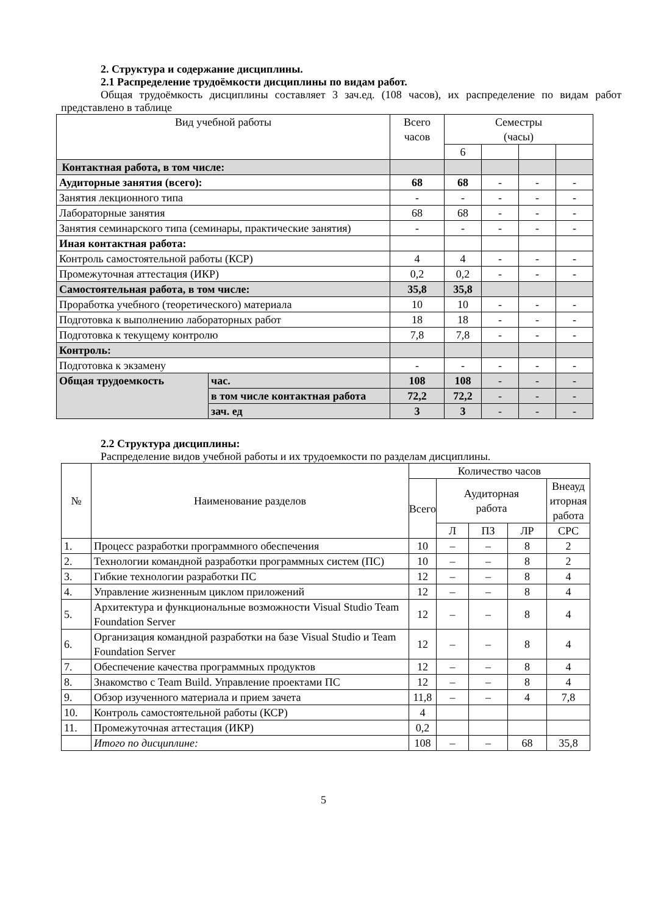2. Структура и содержание дисциплины.
2.1 Распределение трудоёмкости дисциплины по видам работ.
Общая трудоёмкость дисциплины составляет 3 зач.ед. (108 часов), их распределение по видам работ представлено в таблице
| Вид учебной работы | | Всего часов | Семестры (часы) | | | |
| --- | --- | --- | --- | --- | --- | --- |
| | | | 6 | | | |
| Контактная работа, в том числе: | | | | | | |
| Аудиторные занятия (всего): | | 68 | 68 | - | - | - |
| Занятия лекционного типа | | - | - | - | - | - |
| Лабораторные занятия | | 68 | 68 | - | - | - |
| Занятия семинарского типа (семинары, практические занятия) | | - | - | - | - | - |
| Иная контактная работа: | | | | | | |
| Контроль самостоятельной работы (КСР) | | 4 | 4 | - | - | - |
| Промежуточная аттестация (ИКР) | | 0,2 | 0,2 | - | - | - |
| Самостоятельная работа, в том числе: | | 35,8 | 35,8 | | | |
| Проработка учебного (теоретического) материала | | 10 | 10 | - | - | - |
| Подготовка к выполнению лабораторных работ | | 18 | 18 | - | - | - |
| Подготовка к текущему контролю | | 7,8 | 7,8 | - | - | - |
| Контроль: | | | | | | |
| Подготовка к экзамену | | - | - | - | - | - |
| Общая трудоемкость | час. | 108 | 108 | - | - | - |
| | в том числе контактная работа | 72,2 | 72,2 | - | - | - |
| | зач. ед | 3 | 3 | - | - | - |
2.2 Структура дисциплины:
Распределение видов учебной работы и их трудоемкости по разделам дисциплины.
| № | Наименование разделов | Количество часов | | | | |
| | | Всего | Аудиторная работа | | | Внеауд иторная работа |
| | | | Л | ПЗ | ЛР | СРС |
| 1. | Процесс разработки программного обеспечения | 10 | – | – | 8 | 2 |
| 2. | Технологии командной разработки программных систем (ПС) | 10 | – | – | 8 | 2 |
| 3. | Гибкие технологии разработки ПС | 12 | – | – | 8 | 4 |
| 4. | Управление жизненным циклом приложений | 12 | – | – | 8 | 4 |
| 5. | Архитектура и функциональные возможности Visual Studio Team Foundation Server | 12 | – | – | 8 | 4 |
| 6. | Организация командной разработки на базе Visual Studio и Team Foundation Server | 12 | – | – | 8 | 4 |
| 7. | Обеспечение качества программных продуктов | 12 | – | – | 8 | 4 |
| 8. | Знакомство с Team Build. Управление проектами ПС | 12 | – | – | 8 | 4 |
| 9. | Обзор изученного материала и прием зачета | 11,8 | – | – | 4 | 7,8 |
| 10. | Контроль самостоятельной работы (КСР) | 4 | | | | |
| 11. | Промежуточная аттестация (ИКР) | 0,2 | | | | |
| | Итого по дисциплине: | 108 | – | – | 68 | 35,8 |
5